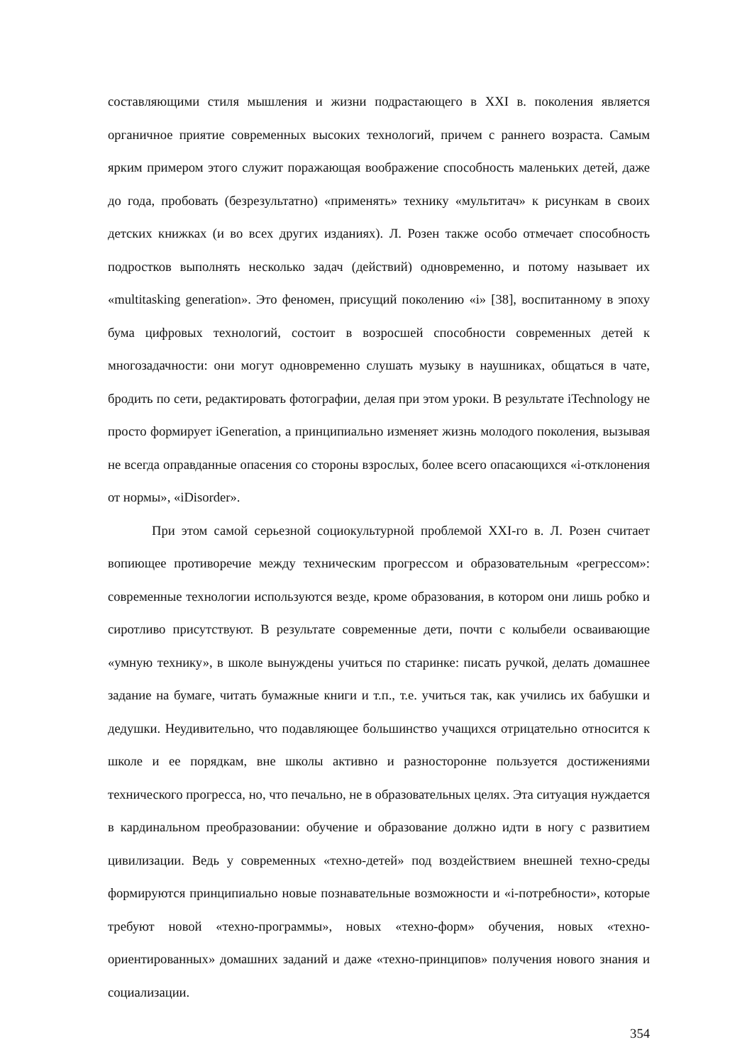составляющими стиля мышления и жизни подрастающего в XXI в. поколения является органичное приятие современных высоких технологий, причем с раннего возраста. Самым ярким примером этого служит поражающая воображение способность маленьких детей, даже до года, пробовать (безрезультатно) «применять» технику «мультитач» к рисункам в своих детских книжках (и во всех других изданиях). Л. Розен также особо отмечает способность подростков выполнять несколько задач (действий) одновременно, и потому называет их «multitasking generation». Это феномен, присущий поколению «i» [38], воспитанному в эпоху бума цифровых технологий, состоит в возросшей способности современных детей к многозадачности: они могут одновременно слушать музыку в наушниках, общаться в чате, бродить по сети, редактировать фотографии, делая при этом уроки. В результате iTechnology не просто формирует iGeneration, а принципиально изменяет жизнь молодого поколения, вызывая не всегда оправданные опасения со стороны взрослых, более всего опасающихся «i-отклонения от нормы», «iDisorder».
При этом самой серьезной социокультурной проблемой XXI-го в. Л. Розен считает вопиющее противоречие между техническим прогрессом и образовательным «регрессом»: современные технологии используются везде, кроме образования, в котором они лишь робко и сиротливо присутствуют. В результате современные дети, почти с колыбели осваивающие «умную технику», в школе вынуждены учиться по старинке: писать ручкой, делать домашнее задание на бумаге, читать бумажные книги и т.п., т.е. учиться так, как учились их бабушки и дедушки. Неудивительно, что подавляющее большинство учащихся отрицательно относится к школе и ее порядкам, вне школы активно и разносторонне пользуется достижениями технического прогресса, но, что печально, не в образовательных целях. Эта ситуация нуждается в кардинальном преобразовании: обучение и образование должно идти в ногу с развитием цивилизации. Ведь у современных «техно-детей» под воздействием внешней техно-среды формируются принципиально новые познавательные возможности и «i-потребности», которые требуют новой «техно-программы», новых «техно-форм» обучения, новых «техно-ориентированных» домашних заданий и даже «техно-принципов» получения нового знания и социализации.
354